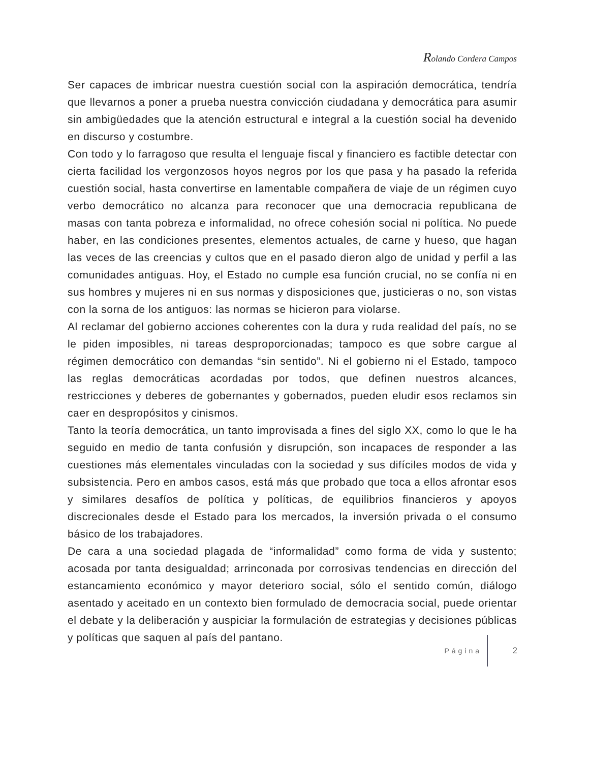Rolando Cordera Campos
Ser capaces de imbricar nuestra cuestión social con la aspiración democrática, tendría que llevarnos a poner a prueba nuestra convicción ciudadana y democrática para asumir sin ambigüedades que la atención estructural e integral a la cuestión social ha devenido en discurso y costumbre.
Con todo y lo farragoso que resulta el lenguaje fiscal y financiero es factible detectar con cierta facilidad los vergonzosos hoyos negros por los que pasa y ha pasado la referida cuestión social, hasta convertirse en lamentable compañera de viaje de un régimen cuyo verbo democrático no alcanza para reconocer que una democracia republicana de masas con tanta pobreza e informalidad, no ofrece cohesión social ni política. No puede haber, en las condiciones presentes, elementos actuales, de carne y hueso, que hagan las veces de las creencias y cultos que en el pasado dieron algo de unidad y perfil a las comunidades antiguas. Hoy, el Estado no cumple esa función crucial, no se confía ni en sus hombres y mujeres ni en sus normas y disposiciones que, justicieras o no, son vistas con la sorna de los antiguos: las normas se hicieron para violarse.
Al reclamar del gobierno acciones coherentes con la dura y ruda realidad del país, no se le piden imposibles, ni tareas desproporcionadas; tampoco es que sobre cargue al régimen democrático con demandas “sin sentido”. Ni el gobierno ni el Estado, tampoco las reglas democráticas acordadas por todos, que definen nuestros alcances, restricciones y deberes de gobernantes y gobernados, pueden eludir esos reclamos sin caer en despropósitos y cinismos.
Tanto la teoría democrática, un tanto improvisada a fines del siglo XX, como lo que le ha seguido en medio de tanta confusión y disrupción, son incapaces de responder a las cuestiones más elementales vinculadas con la sociedad y sus difíciles modos de vida y subsistencia. Pero en ambos casos, está más que probado que toca a ellos afrontar esos y similares desafíos de política y políticas, de equilibrios financieros y apoyos discrecionales desde el Estado para los mercados, la inversión privada o el consumo básico de los trabajadores.
De cara a una sociedad plagada de “informalidad” como forma de vida y sustento; acosada por tanta desigualdad; arrinconada por corrosivas tendencias en dirección del estancamiento económico y mayor deterioro social, sólo el sentido común, diálogo asentado y aceitado en un contexto bien formulado de democracia social, puede orientar el debate y la deliberación y auspiciar la formulación de estrategias y decisiones públicas y políticas que saquen al país del pantano.
Página
2